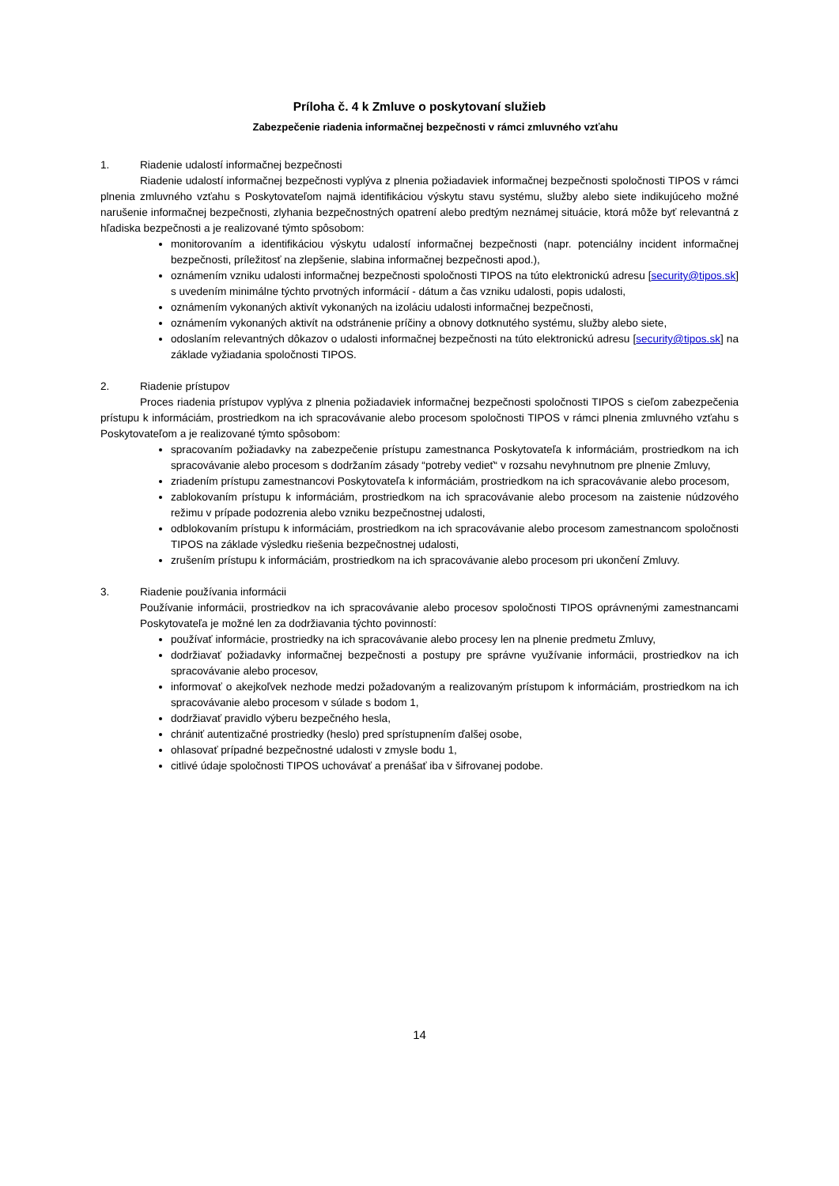Príloha č. 4 k Zmluve o poskytovaní služieb
Zabezpečenie riadenia informačnej bezpečnosti v rámci zmluvného vzťahu
1. Riadenie udalostí informačnej bezpečnosti
Riadenie udalostí informačnej bezpečnosti vyplýva z plnenia požiadaviek informačnej bezpečnosti spoločnosti TIPOS v rámci plnenia zmluvného vzťahu s Poskytovateľom najmä identifikáciou výskytu stavu systému, služby alebo siete indikujúceho možné narušenie informačnej bezpečnosti, zlyhania bezpečnostných opatrení alebo predtým neznámej situácie, ktorá môže byť relevantná z hľadiska bezpečnosti a je realizované týmto spôsobom:
monitorovaním a identifikáciou výskytu udalostí informačnej bezpečnosti (napr. potenciálny incident informačnej bezpečnosti, príležitosť na zlepšenie, slabina informačnej bezpečnosti apod.),
oznámením vzniku udalosti informačnej bezpečnosti spoločnosti TIPOS na túto elektronickú adresu [security@tipos.sk] s uvedením minimálne týchto prvotných informácií - dátum a čas vzniku udalosti, popis udalosti,
oznámením vykonaných aktivít vykonaných na izoláciu udalosti informačnej bezpečnosti,
oznámením vykonaných aktivít na odstránenie príčiny a obnovy dotknutého systému, služby alebo siete,
odoslaním relevantných dôkazov o udalosti informačnej bezpečnosti na túto elektronickú adresu [security@tipos.sk] na základe vyžiadania spoločnosti TIPOS.
2. Riadenie prístupov
Proces riadenia prístupov vyplýva z plnenia požiadaviek informačnej bezpečnosti spoločnosti TIPOS s cieľom zabezpečenia prístupu k informáciám, prostriedkom na ich spracovávanie alebo procesom spoločnosti TIPOS v rámci plnenia zmluvného vzťahu s Poskytovateľom a je realizované týmto spôsobom:
spracovaním požiadavky na zabezpečenie prístupu zamestnanca Poskytovateľa k informáciám, prostriedkom na ich spracovávanie alebo procesom s dodržaním zásady “potreby vedieť“ v rozsahu nevyhnutnom pre plnenie Zmluvy,
zriadením prístupu zamestnancovi Poskytovateľa k informáciám, prostriedkom na ich spracovávanie alebo procesom,
zablokovaním prístupu k informáciám, prostriedkom na ich spracovávanie alebo procesom na zaistenie núdzového režimu v prípade podozrenia alebo vzniku bezpečnostnej udalosti,
odblokovaním prístupu k informáciám, prostriedkom na ich spracovávanie alebo procesom zamestnancom spoločnosti TIPOS na základe výsledku riešenia bezpečnostnej udalosti,
zrušením prístupu k informáciám, prostriedkom na ich spracovávanie alebo procesom pri ukončení Zmluvy.
3. Riadenie používania informácii
Používanie informácii, prostriedkov na ich spracovávanie alebo procesov spoločnosti TIPOS oprávnenými zamestnancami Poskytovateľa je možné len za dodržiavania týchto povinností:
používať informácie, prostriedky na ich spracovávanie alebo procesy len na plnenie predmetu Zmluvy,
dodržiavať požiadavky informačnej bezpečnosti a postupy pre správne využívanie informácii, prostriedkov na ich spracovávanie alebo procesov,
informovať o akejkoľvek nezhode medzi požadovaným a realizovaným prístupom k informáciám, prostriedkom na ich spracovávanie alebo procesom v súlade s bodom 1,
dodržiavať pravidlo výberu bezpečného hesla,
chrániť autentizačné prostriedky (heslo) pred sprístupnením ďalšej osobe,
ohlasovať prípadné bezpečnostné udalosti v zmysle bodu 1,
citlivé údaje spoločnosti TIPOS uchovávať a prenášať iba v šifrovanej podobe.
14